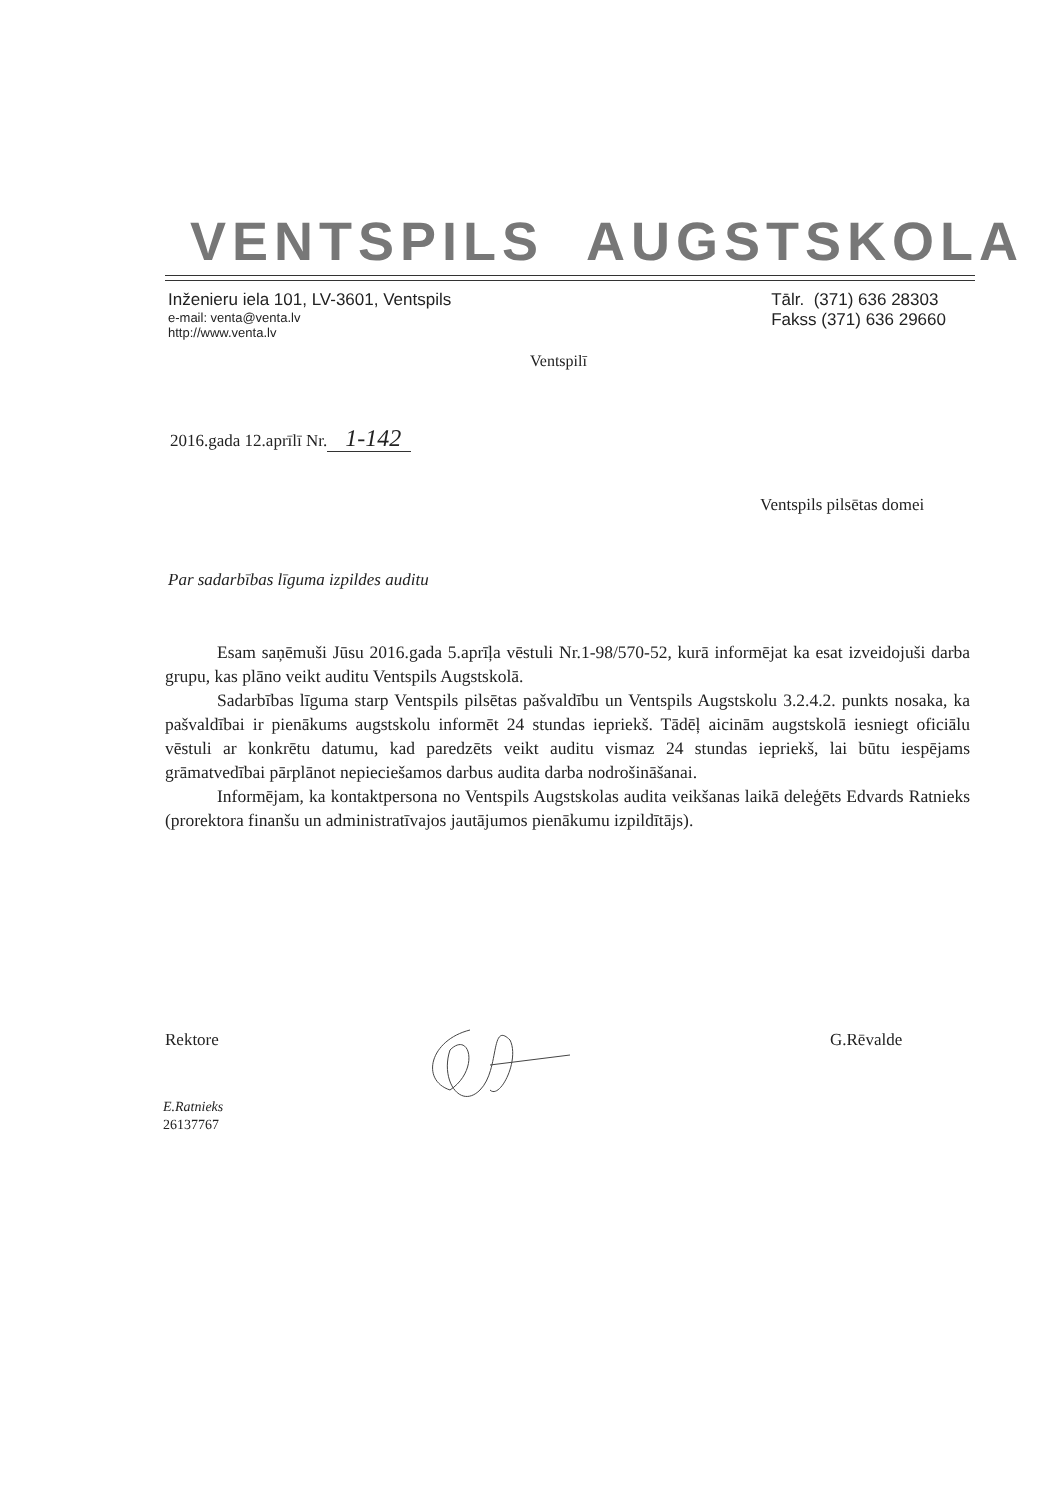VENTSPILS AUGSTSKOLA
Inženieru iela 101, LV-3601, Ventspils
e-mail: venta@venta.lv
http://www.venta.lv
Tālr. (371) 636 28303
Fakss (371) 636 29660
Ventspilī
2016.gada 12.aprīlī Nr. 1-142
Ventspils pilsētas domei
Par sadarbības līguma izpildes auditu
Esam saņēmuši Jūsu 2016.gada 5.aprīļa vēstuli Nr.1-98/570-52, kurā informējat ka esat izveidojuši darba grupu, kas plāno veikt auditu Ventspils Augstskolā.
Sadarbības līguma starp Ventspils pilsētas pašvaldību un Ventspils Augstskolu 3.2.4.2. punkts nosaka, ka pašvaldībai ir pienākums augstskolu informēt 24 stundas iepriekš. Tādēļ aicinām augstskolā iesniegt oficiālu vēstuli ar konkrētu datumu, kad paredzēts veikt auditu vismaz 24 stundas iepriekš, lai būtu iespējams grāmatvedībai pārplānot nepieciešamos darbus audita darba nodrošināšanai.
Informējam, ka kontaktpersona no Ventspils Augstskolas audita veikšanas laikā deleģēts Edvards Ratnieks (prorektora finanšu un administratīvajos jautājumos pienākumu izpildītājs).
Rektore G.Rēvalde
E.Ratnieks
26137767